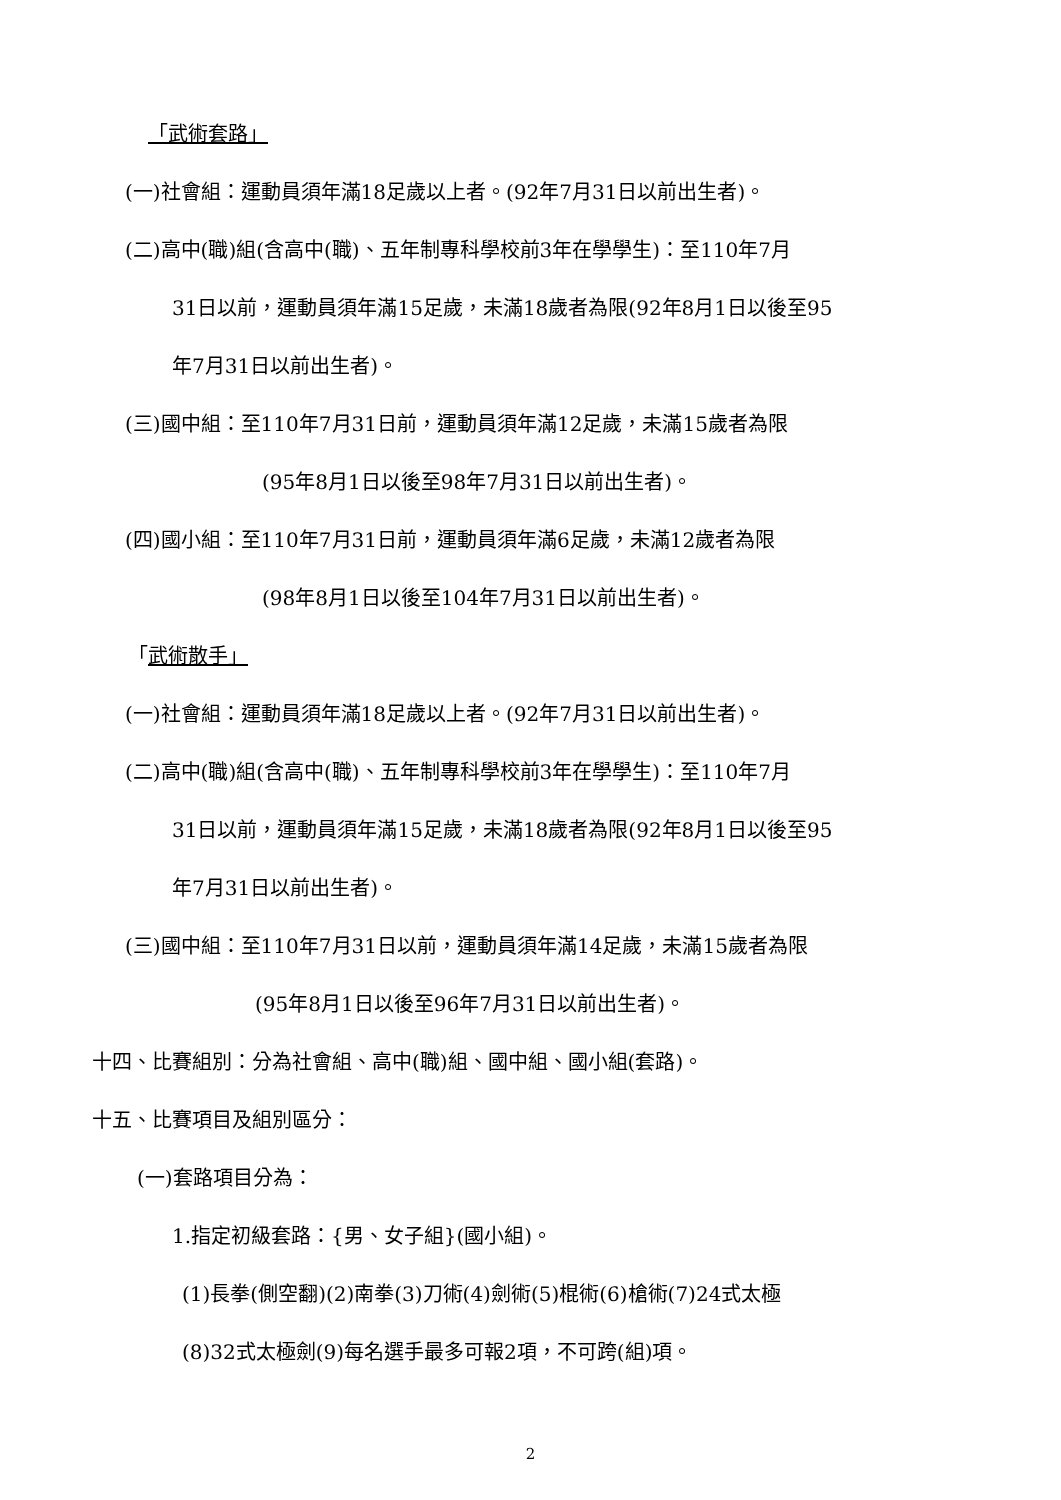「武術套路」
(一)社會組：運動員須年滿18足歲以上者。(92年7月31日以前出生者)。
(二)高中(職)組(含高中(職)、五年制專科學校前3年在學學生)：至110年7月
31日以前，運動員須年滿15足歲，未滿18歲者為限(92年8月1日以後至95
年7月31日以前出生者)。
(三)國中組：至110年7月31日前，運動員須年滿12足歲，未滿15歲者為限
(95年8月1日以後至98年7月31日以前出生者)。
(四)國小組：至110年7月31日前，運動員須年滿6足歲，未滿12歲者為限
(98年8月1日以後至104年7月31日以前出生者)。
「武術散手」
(一)社會組：運動員須年滿18足歲以上者。(92年7月31日以前出生者)。
(二)高中(職)組(含高中(職)、五年制專科學校前3年在學學生)：至110年7月
31日以前，運動員須年滿15足歲，未滿18歲者為限(92年8月1日以後至95
年7月31日以前出生者)。
(三)國中組：至110年7月31日以前，運動員須年滿14足歲，未滿15歲者為限
(95年8月1日以後至96年7月31日以前出生者)。
十四、比賽組別：分為社會組、高中(職)組、國中組、國小組(套路)。
十五、比賽項目及組別區分：
(一)套路項目分為：
1.指定初級套路：{男、女子組}(國小組)。
(1)長拳(側空翻)(2)南拳(3)刀術(4)劍術(5)棍術(6)槍術(7)24式太極
(8)32式太極劍(9)每名選手最多可報2項，不可跨(組)項。
2